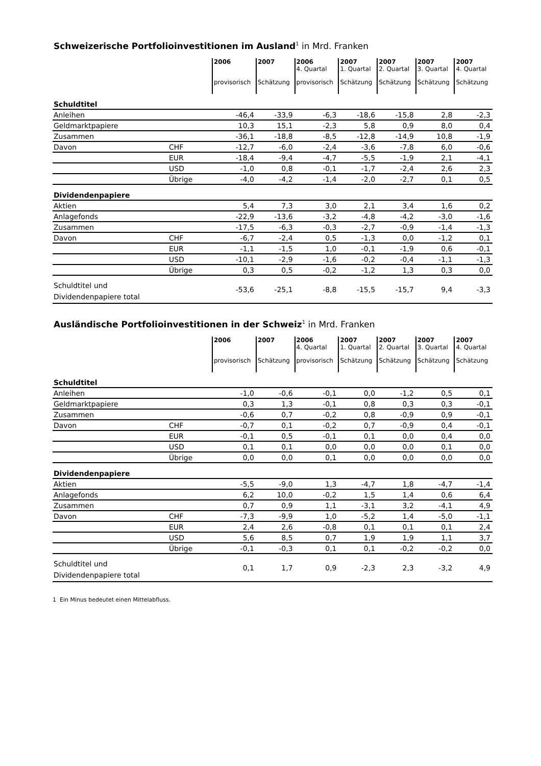Schweizerische Portfolioinvestitionen im Ausland<sup>1</sup> in Mrd. Franken
| | | 2006 provisorisch | 2007 Schätzung | 2006 4. Quartal provisorisch | 2007 1. Quartal Schätzung | 2007 2. Quartal Schätzung | 2007 3. Quartal Schätzung | 2007 4. Quartal Schätzung |
| --- | --- | --- | --- | --- | --- | --- | --- | --- |
| Schuldtitel | | | | | | | | |
| Anleihen | | -46,4 | -33,9 | -6,3 | -18,6 | -15,8 | 2,8 | -2,3 |
| Geldmarktpapiere | | 10,3 | 15,1 | -2,3 | 5,8 | 0,9 | 8,0 | 0,4 |
| Zusammen | | -36,1 | -18,8 | -8,5 | -12,8 | -14,9 | 10,8 | -1,9 |
| Davon | CHF | -12,7 | -6,0 | -2,4 | -3,6 | -7,8 | 6,0 | -0,6 |
| | EUR | -18,4 | -9,4 | -4,7 | -5,5 | -1,9 | 2,1 | -4,1 |
| | USD | -1,0 | 0,8 | -0,1 | -1,7 | -2,4 | 2,6 | 2,3 |
| | Übrige | -4,0 | -4,2 | -1,4 | -2,0 | -2,7 | 0,1 | 0,5 |
| Dividendenpapiere | | | | | | | | |
| Aktien | | 5,4 | 7,3 | 3,0 | 2,1 | 3,4 | 1,6 | 0,2 |
| Anlagefonds | | -22,9 | -13,6 | -3,2 | -4,8 | -4,2 | -3,0 | -1,6 |
| Zusammen | | -17,5 | -6,3 | -0,3 | -2,7 | -0,9 | -1,4 | -1,3 |
| Davon | CHF | -6,7 | -2,4 | 0,5 | -1,3 | 0,0 | -1,2 | 0,1 |
| | EUR | -1,1 | -1,5 | 1,0 | -0,1 | -1,9 | 0,6 | -0,1 |
| | USD | -10,1 | -2,9 | -1,6 | -0,2 | -0,4 | -1,1 | -1,3 |
| | Übrige | 0,3 | 0,5 | -0,2 | -1,2 | 1,3 | 0,3 | 0,0 |
| Schuldtitel und Dividendenpapiere total | | -53,6 | -25,1 | -8,8 | -15,5 | -15,7 | 9,4 | -3,3 |
Ausländische Portfolioinvestitionen in der Schweiz<sup>1</sup> in Mrd. Franken
| | | 2006 provisorisch | 2007 Schätzung | 2006 4. Quartal provisorisch | 2007 1. Quartal Schätzung | 2007 2. Quartal Schätzung | 2007 3. Quartal Schätzung | 2007 4. Quartal Schätzung |
| --- | --- | --- | --- | --- | --- | --- | --- | --- |
| Schuldtitel | | | | | | | | |
| Anleihen | | -1,0 | -0,6 | -0,1 | 0,0 | -1,2 | 0,5 | 0,1 |
| Geldmarktpapiere | | 0,3 | 1,3 | -0,1 | 0,8 | 0,3 | 0,3 | -0,1 |
| Zusammen | | -0,6 | 0,7 | -0,2 | 0,8 | -0,9 | 0,9 | -0,1 |
| Davon | CHF | -0,7 | 0,1 | -0,2 | 0,7 | -0,9 | 0,4 | -0,1 |
| | EUR | -0,1 | 0,5 | -0,1 | 0,1 | 0,0 | 0,4 | 0,0 |
| | USD | 0,1 | 0,1 | 0,0 | 0,0 | 0,0 | 0,1 | 0,0 |
| | Übrige | 0,0 | 0,0 | 0,1 | 0,0 | 0,0 | 0,0 | 0,0 |
| Dividendenpapiere | | | | | | | | |
| Aktien | | -5,5 | -9,0 | 1,3 | -4,7 | 1,8 | -4,7 | -1,4 |
| Anlagefonds | | 6,2 | 10,0 | -0,2 | 1,5 | 1,4 | 0,6 | 6,4 |
| Zusammen | | 0,7 | 0,9 | 1,1 | -3,1 | 3,2 | -4,1 | 4,9 |
| Davon | CHF | -7,3 | -9,9 | 1,0 | -5,2 | 1,4 | -5,0 | -1,1 |
| | EUR | 2,4 | 2,6 | -0,8 | 0,1 | 0,1 | 0,1 | 2,4 |
| | USD | 5,6 | 8,5 | 0,7 | 1,9 | 1,9 | 1,1 | 3,7 |
| | Übrige | -0,1 | -0,3 | 0,1 | 0,1 | -0,2 | -0,2 | 0,0 |
| Schuldtitel und Dividendenpapiere total | | 0,1 | 1,7 | 0,9 | -2,3 | 2,3 | -3,2 | 4,9 |
1 Ein Minus bedeutet einen Mittelabfluss.